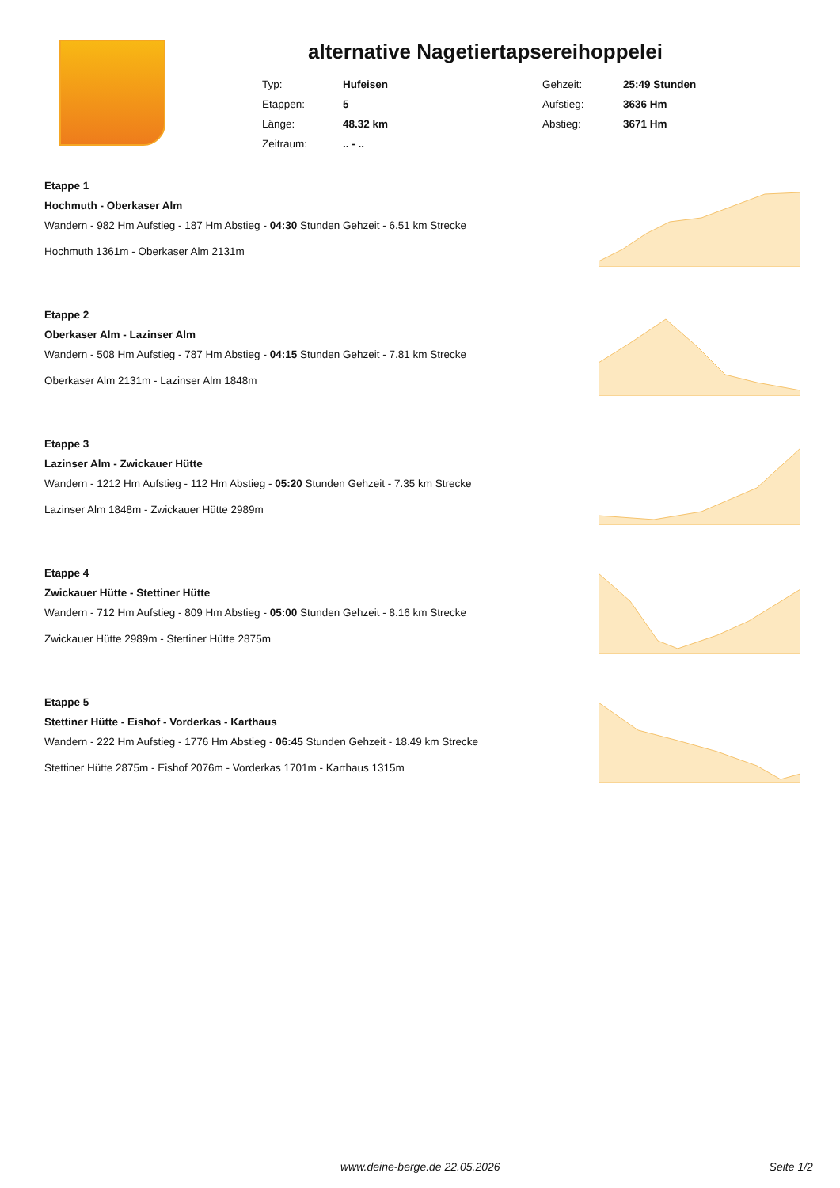alternative Nagetiertapsereihoppelei
| Typ: | Hufeisen | Gehzeit: | 25:49 Stunden |
| Etappen: | 5 | Aufstieg: | 3636 Hm |
| Länge: | 48.32 km | Abstieg: | 3671 Hm |
| Zeitraum: | .. - .. | | |
Etappe 1
Hochmuth - Oberkaser Alm
Wandern - 982 Hm Aufstieg - 187 Hm Abstieg - 04:30 Stunden Gehzeit - 6.51 km Strecke
Hochmuth 1361m - Oberkaser Alm 2131m
Etappe 2
Oberkaser Alm - Lazinser Alm
Wandern - 508 Hm Aufstieg - 787 Hm Abstieg - 04:15 Stunden Gehzeit - 7.81 km Strecke
Oberkaser Alm 2131m - Lazinser Alm 1848m
Etappe 3
Lazinser Alm - Zwickauer Hütte
Wandern - 1212 Hm Aufstieg - 112 Hm Abstieg - 05:20 Stunden Gehzeit - 7.35 km Strecke
Lazinser Alm 1848m - Zwickauer Hütte 2989m
Etappe 4
Zwickauer Hütte - Stettiner Hütte
Wandern - 712 Hm Aufstieg - 809 Hm Abstieg - 05:00 Stunden Gehzeit - 8.16 km Strecke
Zwickauer Hütte 2989m - Stettiner Hütte 2875m
Etappe 5
Stettiner Hütte - Eishof - Vorderkas - Karthaus
Wandern - 222 Hm Aufstieg - 1776 Hm Abstieg - 06:45 Stunden Gehzeit - 18.49 km Strecke
Stettiner Hütte 2875m - Eishof 2076m - Vorderkas 1701m - Karthaus 1315m
www.deine-berge.de 22.05.2026 Seite 1/2